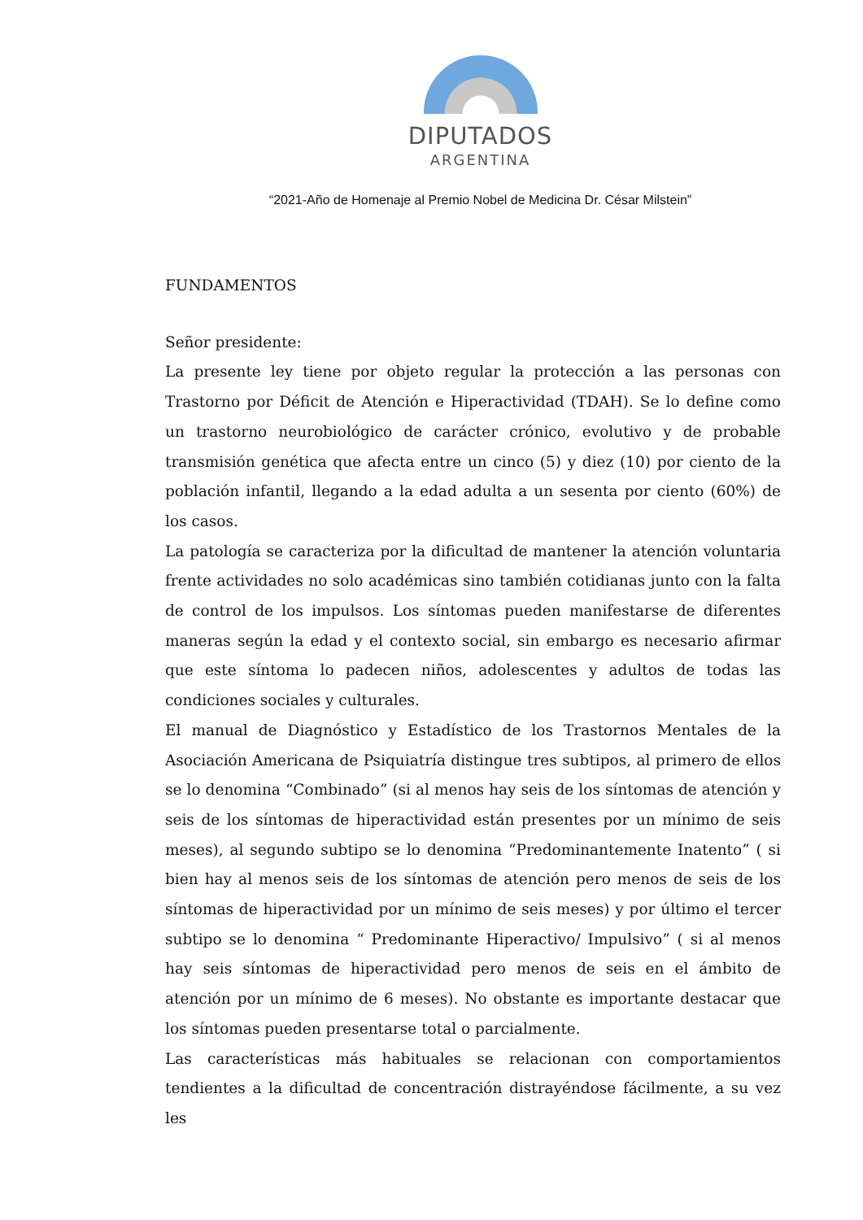DIPUTADOS
ARGENTINA
“2021-Año de Homenaje al Premio Nobel de Medicina Dr. César Milstein”
FUNDAMENTOS
Señor presidente:
La presente ley tiene por objeto regular la protección a las personas con Trastorno por Déficit de Atención e Hiperactividad (TDAH). Se lo define como un trastorno neurobiológico de carácter crónico, evolutivo y de probable transmisión genética que afecta entre un cinco (5) y diez (10) por ciento de la población infantil, llegando a la edad adulta a un sesenta por ciento (60%) de los casos.
La patología se caracteriza por la dificultad de mantener la atención voluntaria frente actividades no solo académicas sino también cotidianas junto con la falta de control de los impulsos. Los síntomas pueden manifestarse de diferentes maneras según la edad y el contexto social, sin embargo es necesario afirmar que este síntoma lo padecen niños, adolescentes y adultos de todas las condiciones sociales y culturales.
El manual de Diagnóstico y Estadístico de los Trastornos Mentales de la Asociación Americana de Psiquiatría distingue tres subtipos, al primero de ellos se lo denomina “Combinado” (si al menos hay seis de los síntomas de atención y seis de los síntomas de hiperactividad están presentes por un mínimo de seis meses), al segundo subtipo se lo denomina “Predominantemente Inatento” ( si bien hay al menos seis de los síntomas de atención pero menos de seis de los síntomas de hiperactividad por un mínimo de seis meses) y por último el tercer subtipo se lo denomina “ Predominante Hiperactivo/ Impulsivo” ( si al menos hay seis síntomas de hiperactividad pero menos de seis en el ámbito de atención por un mínimo de 6 meses). No obstante es importante destacar que los síntomas pueden presentarse total o parcialmente.
Las características más habituales se relacionan con comportamientos tendientes a la dificultad de concentración distrayéndose fácilmente, a su vez les